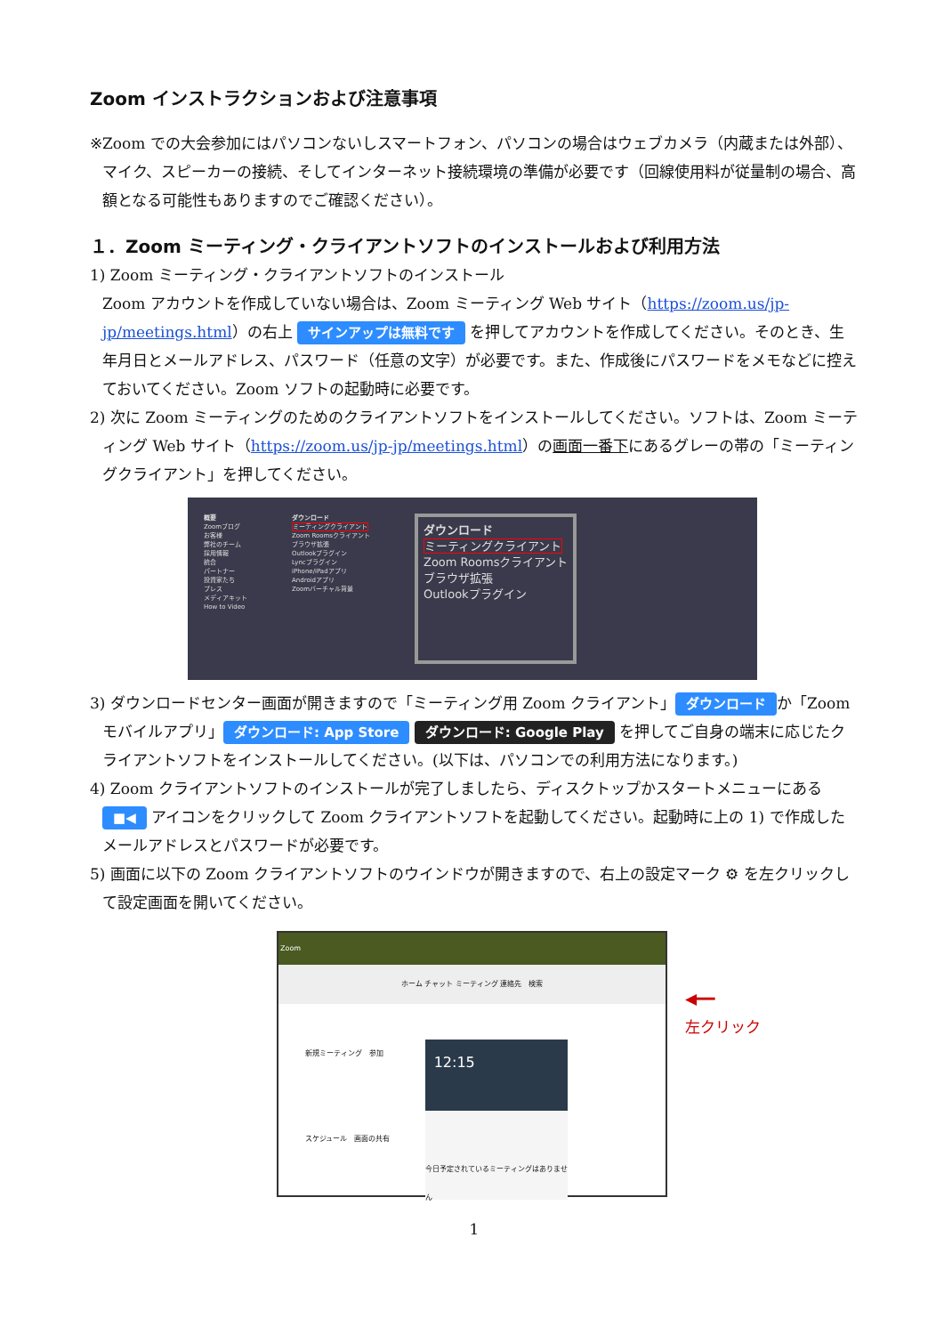Zoom インストラクションおよび注意事項
※Zoom での大会参加にはパソコンないしスマートフォン、パソコンの場合はウェブカメラ（内蔵または外部）、マイク、スピーカーの接続、そしてインターネット接続環境の準備が必要です（回線使用料が従量制の場合、高額となる可能性もありますのでご確認ください）。
１．Zoom ミーティング・クライアントソフトのインストールおよび利用方法
1) Zoom ミーティング・クライアントソフトのインストール
Zoom アカウントを作成していない場合は、Zoom ミーティング Web サイト（https://zoom.us/jp-jp/meetings.html）の右上 サインアップは無料です を押してアカウントを作成してください。そのとき、生年月日とメールアドレス、パスワード（任意の文字）が必要です。また、作成後にパスワードをメモなどに控えておいてください。Zoom ソフトの起動時に必要です。
2) 次に Zoom ミーティングのためのクライアントソフトをインストールしてください。ソフトは、Zoom ミーティング Web サイト（https://zoom.us/jp-jp/meetings.html）の画面一番下にあるグレーの帯の「ミーティングクライアント」を押してください。
概要
Zoomブログ
お客様
弊社のチーム
採用情報
統合
パートナー
投資家たち
プレス
メディアキット
How to Video
ダウンロード
ミーティングクライアント
Zoom Roomsクライアント
ブラウザ拡張
Outlookプラグイン
Lyncプラグイン
iPhone/iPadアプリ
Androidアプリ
Zoomバーチャル背景
ダウンロード
ミーティングクライアント
Zoom Roomsクライアント
ブラウザ拡張
Outlookプラグイン
3) ダウンロードセンター画面が開きますので「ミーティング用 Zoom クライアント」 ダウンロード か「Zoom モバイルアプリ」 ダウンロード: App Store ダウンロード: Google Play を押してご自身の端末に応じたクライアントソフトをインストールしてください。(以下は、パソコンでの利用方法になります。)
4) Zoom クライアントソフトのインストールが完了しましたら、ディスクトップかスタートメニューにある ■◀ アイコンをクリックして Zoom クライアントソフトを起動してください。起動時に上の 1) で作成したメールアドレスとパスワードが必要です。
5) 画面に以下の Zoom クライアントソフトのウインドウが開きますので、右上の設定マーク ⚙ を左クリックして設定画面を開いてください。
Zoom
ホーム チャット ミーティング 連絡先 検索
新規ミーティング 参加
スケジュール 画面の共有
12:15
今日予定されているミーティングはありません
◀━━
左クリック
1